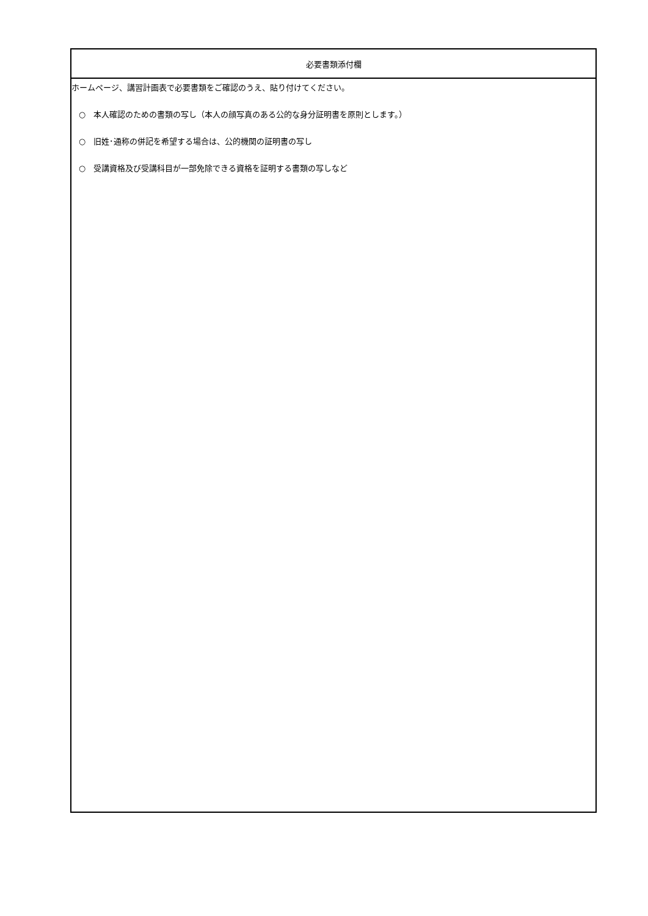| 必要書類添付欄 |
| --- |
| ホームページ、講習計画表で必要書類をご確認のうえ、貼り付けてください。 ○ 本人確認のための書類の写し（本人の顔写真のある公的な身分証明書を原則とします。） ○ 旧姓･通称の併記を希望する場合は、公的機関の証明書の写し ○ 受講資格及び受講科目が一部免除できる資格を証明する書類の写しなど |